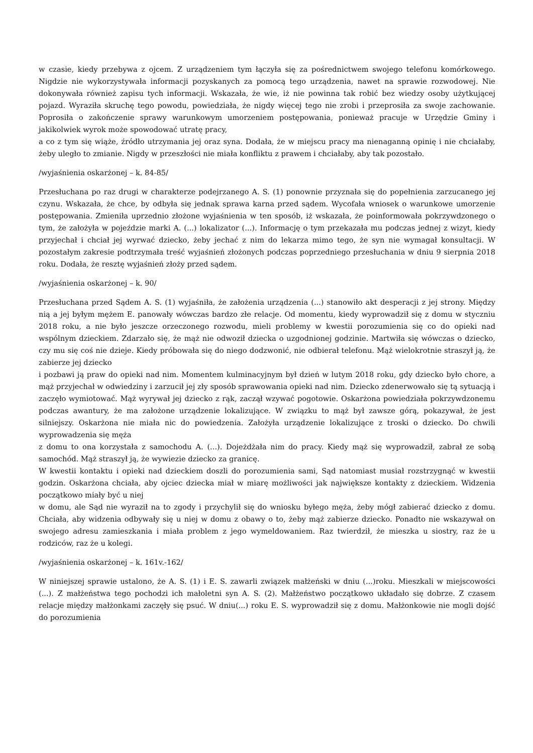w czasie, kiedy przebywa z ojcem. Z urządzeniem tym łączyła się za pośrednictwem swojego telefonu komórkowego. Nigdzie nie wykorzystywała informacji pozyskanych za pomocą tego urządzenia, nawet na sprawie rozwodowej. Nie dokonywała również zapisu tych informacji. Wskazała, że wie, iż nie powinna tak robić bez wiedzy osoby użytkującej pojazd. Wyraziła skruchę tego powodu, powiedziała, że nigdy więcej tego nie zrobi i przeprosiła za swoje zachowanie. Poprosiła o zakończenie sprawy warunkowym umorzeniem postępowania, ponieważ pracuje w Urzędzie Gminy i jakikolwiek wyrok może spowodować utratę pracy,
a co z tym się wiąże, źródło utrzymania jej oraz syna. Dodała, że w miejscu pracy ma nienaganną opinię i nie chciałaby, żeby uległo to zmianie. Nigdy w przeszłości nie miała konfliktu z prawem i chciałaby, aby tak pozostało.
/wyjaśnienia oskarżonej – k. 84-85/
Przesłuchana po raz drugi w charakterze podejrzanego A. S. (1) ponownie przyznała się do popełnienia zarzucanego jej czynu. Wskazała, że chce, by odbyła się jednak sprawa karna przed sądem. Wycofała wniosek o warunkowe umorzenie postępowania. Zmieniła uprzednio złożone wyjaśnienia w ten sposób, iż wskazała, że poinformowała pokrzywdzonego o tym, że założyła w pojeździe marki A. (...) lokalizator (...). Informację o tym przekazała mu podczas jednej z wizyt, kiedy przyjechał i chciał jej wyrwać dziecko, żeby jechać z nim do lekarza mimo tego, że syn nie wymagał konsultacji. W pozostałym zakresie podtrzymała treść wyjaśnień złożonych podczas poprzedniego przesłuchania w dniu 9 sierpnia 2018 roku. Dodała, że resztę wyjaśnień złoży przed sądem.
/wyjaśnienia oskarżonej – k. 90/
Przesłuchana przed Sądem A. S. (1) wyjaśniła, że założenia urządzenia (...) stanowiło akt desperacji z jej strony. Między nią a jej byłym mężem E. panowały wówczas bardzo złe relacje. Od momentu, kiedy wyprowadził się z domu w styczniu 2018 roku, a nie było jeszcze orzeczonego rozwodu, mieli problemy w kwestii porozumienia się co do opieki nad wspólnym dzieckiem. Zdarzało się, że mąż nie odwoził dziecka o uzgodnionej godzinie. Martwiła się wówczas o dziecko, czy mu się coś nie dzieje. Kiedy próbowała się do niego dodzwonić, nie odbierał telefonu. Mąż wielokrotnie straszył ją, że zabierze jej dziecko
i pozbawi ją praw do opieki nad nim. Momentem kulminacyjnym był dzień w lutym 2018 roku, gdy dziecko było chore, a mąż przyjechał w odwiedziny i zarzucił jej zły sposób sprawowania opieki nad nim. Dziecko zdenerwowało się tą sytuacją i zaczęło wymiotować. Mąż wyrywał jej dziecko z rąk, zaczął wzywać pogotowie. Oskarżona powiedziała pokrzywdzonemu podczas awantury, że ma założone urządzenie lokalizujące. W związku to mąż był zawsze górą, pokazywał, że jest silniejszy. Oskarżona nie miała nic do powiedzenia. Założyła urządzenie lokalizujące z troski o dziecko. Do chwili wyprowadzenia się męża
z domu to ona korzystała z samochodu A. (...). Dojeżdżała nim do pracy. Kiedy mąż się wyprowadził, zabrał ze sobą samochód. Mąż straszył ją, że wywiezie dziecko za granicę.
W kwestii kontaktu i opieki nad dzieckiem doszli do porozumienia sami, Sąd natomiast musiał rozstrzygnąć w kwestii godzin. Oskarżona chciała, aby ojciec dziecka miał w miarę możliwości jak największe kontakty z dzieckiem. Widzenia początkowo miały być u niej
w domu, ale Sąd nie wyraził na to zgody i przychylił się do wniosku byłego męża, żeby mógł zabierać dziecko z domu. Chciała, aby widzenia odbywały się u niej w domu z obawy o to, żeby mąż zabierze dziecko. Ponadto nie wskazywał on swojego adresu zamieszkania i miała problem z jego wymeldowaniem. Raz twierdził, że mieszka u siostry, raz że u rodziców, raz że u kolegi.
/wyjaśnienia oskarżonej – k. 161v.-162/
W niniejszej sprawie ustalono, że A. S. (1) i E. S. zawarli związek małżeński w dniu (...)roku. Mieszkali w miejscowości (...). Z małżeństwa tego pochodzi ich małoletni syn A. S. (2). Małżeństwo początkowo układało się dobrze. Z czasem relacje między małżonkami zaczęły się psuć. W dniu(...) roku E. S. wyprowadził się z domu. Małżonkowie nie mogli dojść do porozumienia